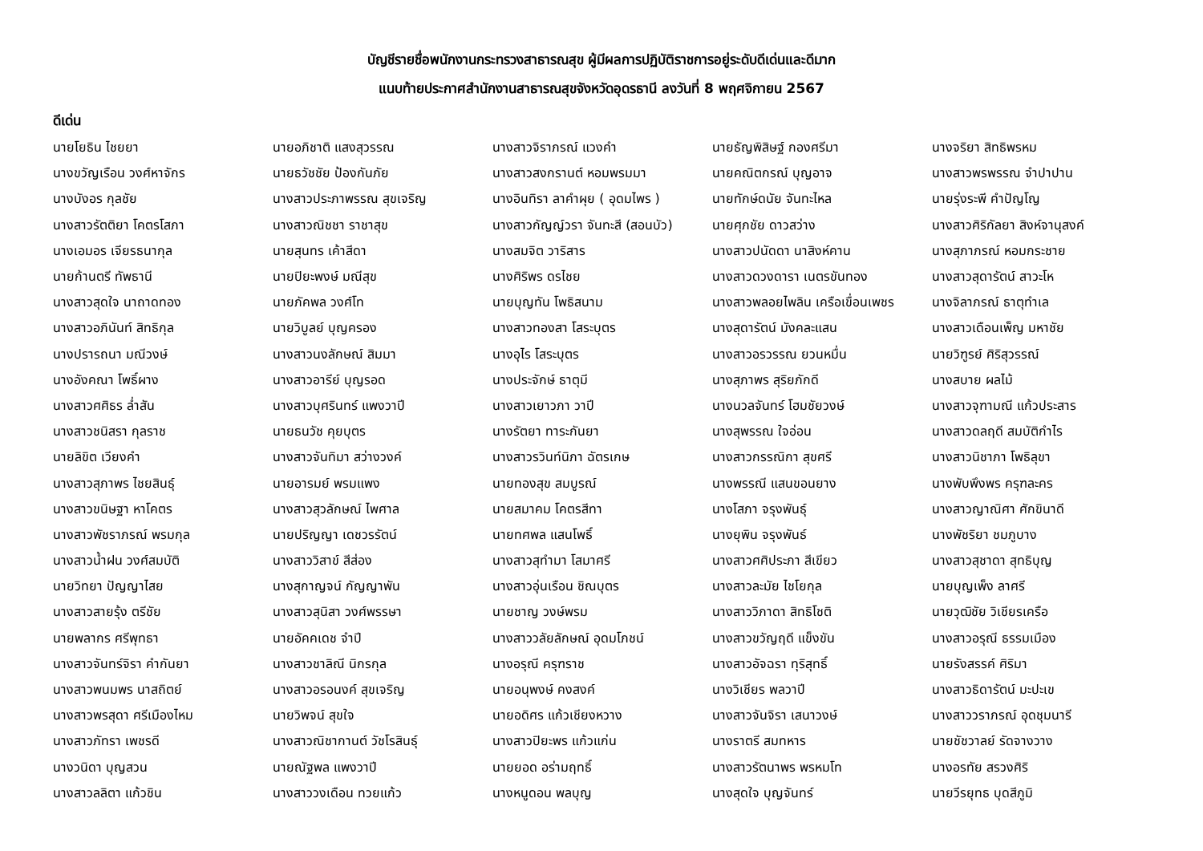บัญชีรายชื่อพนักงานกระทรวงสาธารณสุข ผู้มีผลการปฏิบัติราชการอยู่ระดับดีเด่นและดีมาก
แนบท้ายประกาศสำนักงานสาธารณสุขจังหวัดอุดรธานี ลงวันที่ 8 พฤศจิกายน 2567
ดีเด่น
| นายโยธิน ไชยยา | นายอภิชาติ แสงสุวรรณ | นางสาวจิราภรณ์ แวงคำ | นายธัญพิสิษฐ์ กองศรีมา | นางจริยา สิทธิพรหม |
| นางขวัญเรือน วงศ์หาจักร | นายธวัชชัย ป้องกันภัย | นางสาวสงกรานต์ หอมพรมมา | นายคณิตกรณ์ บุญอาจ | นางสาวพรพรรณ จำปาปาน |
| นางบังอร กุลชัย | นางสาวประภาพรรณ สุขเจริญ | นางอินทิรา ลาคำผุย ( อุดมไพร ) | นายทักษ์ดนัย จันทะไหล | นายรุ่งระพี คำปัญโญ |
| นางสาวรัตติยา โคตรโสภา | นางสาวณิชชา ราชาสุข | นางสาวกัญญ์วรา จันทะสี (สอนบัว) | นายศุภชัย ดาวสว่าง | นางสาวศิริกัลยา สิงห์จานุสงค์ |
| นางเอมอร เจียรธนากุล | นายสุนทร เค้าสีดา | นางสมจิต วาริสาร | นางสาวปนัดดา นาสิงห์คาน | นางสุภาภรณ์ หอมกระชาย |
| นายก้านตรี ทัพธานี | นายปิยะพงษ์ มณีสุข | นางศิริพร ดรไชย | นางสาวดวงดารา เนตรขันทอง | นางสาวสุดารัตน์ สาวะโห |
| นางสาวสุดใจ นาถาดทอง | นายภัคพล วงศ์โท | นายบุญทัน โพธิสนาม | นางสาวพลอยไพลิน เครือเขื่อนเพชร | นางจิลาภรณ์ ธาตุทำเล |
| นางสาวอภินันท์ สิทธิกุล | นายวิบูลย์ บุญครอง | นางสาวทองสา โสระบุตร | นางสุดารัตน์ มังคละแสน | นางสาวเดือนเพ็ญ มหาชัย |
| นางปรารถนา มณีวงษ์ | นางสาวนงลักษณ์ สิมมา | นางอุไร โสระบุตร | นางสาวอรวรรณ ยวนหมื่น | นายวิฑูรย์ ศิริสุวรรณ์ |
| นางอังคณา โพธิ์ผาง | นางสาวอารีย์ บุญรอด | นางประจักษ์ ธาตุมี | นางสุภาพร สุริยภักดี | นางสบาย ผลไม้ |
| นางสาวศศิธร ล่ำสัน | นางสาวบุศรินทร์ แพงวาปี | นางสาวเยาวภา วาปี | นางนวลจันทร์ โฮมชัยวงษ์ | นางสาวจุฑามณี แก้วประสาร |
| นางสาวชนิสรา กุลราช | นายธนวัช คุยบุตร | นางรัตยา ทาระกันยา | นางสุพรรณ ใจอ่อน | นางสาวดลฤดี สมบัติกำไร |
| นายลิขิต เวียงคำ | นางสาวจันทิมา สว่างวงค์ | นางสาวรวินท์นิภา ฉัตรเกษ | นางสาวกรรณิกา สุขศรี | นางสาวนิชาภา โพธิลุขา |
| นางสาวสุภาพร ไชยสินธุ์ | นายอารมย์ พรมแพง | นายทองสุข สมบูรณ์ | นางพรรณี แสนขอนยาง | นางพับพึงพร ครุฑละคร |
| นางสาวขนิษฐา หาโคตร | นางสาวสุวลักษณ์ ไพศาล | นายสมาคม โคตรสีทา | นางโสภา จรุงพันธุ์ | นางสาวญาณิศา ศักขินาดี |
| นางสาวพัชราภรณ์ พรมกุล | นายปริญญา เดชวรรัตน์ | นายทศพล แสนโพธิ์ | นางยุพิน จรุงพันธ์ | นางพัชริยา ชมภูบาง |
| นางสาวน้ำฝน วงศ์สมบัติ | นางสาววิสาข์ สีส่อง | นางสาวสุทำมา โสมาศรี | นางสาวศศิประภา สีเขียว | นางสาวสุชาดา สุทธิบุญ |
| นายวิทยา ปัญญาไสย | นางสุกาญจน์ กัญญาพัน | นางสาวอุ่นเรือน ชิณบุตร | นางสาวละมัย ไชโยกุล | นายบุญเพ็ง ลาศรี |
| นางสาวสายรุ้ง ตรีชัย | นางสาวสุนิสา วงศ์พรรษา | นายชาญ วงษ์พรม | นางสาววิภาดา สิทธิโชติ | นายวุฒิชัย วิเชียรเครือ |
| นายพลากร ศรีพุทธา | นายอัคคเดช จำปี | นางสาววลัยลักษณ์ อุดมโภชน์ | นางสาวขวัญฤดี แข็งขัน | นางสาวอรุณี ธรรมเมือง |
| นางสาวจันทร์จิรา คำกันยา | นางสาวชาลิณี นิกรกุล | นางอรุณี ครุฑราช | นางสาวอัจฉรา ทุริสุทธิ์ | นายรังสรรค์ ศิริมา |
| นางสาวพนมพร นาสถิตย์ | นางสาวอรอนงค์ สุขเจริญ | นายอนุพงษ์ คงสงค์ | นางวิเชียร พลวาปี | นางสาวธิดารัตน์ มะปะเข |
| นางสาวพรสุดา ศรีเมืองไหม | นายวิพจน์ สุขใจ | นายอดิศร แก้วเชียงหวาง | นางสาวจันจิรา เสนาวงษ์ | นางสาววราภรณ์ อุดชุมนารี |
| นางสาวภัทรา เพชรดี | นางสาวณิชากานต์ วัชโรสินธุ์ | นางสาวปิยะพร แก้วแก่น | นางราตรี สมทหาร | นายชัชวาลย์ รัดจางวาง |
| นางวนิดา บุญสวน | นายณัฐพล แพงวาปี | นายยอด อร่ามฤทธิ์ | นางสาวรัตนาพร พรหมโท | นางอรทัย สรวงศิริ |
| นางสาวลลิตา แก้วชิน | นางสาววงเดือน ทวยแก้ว | นางหนูดอน พลบุญ | นางสุดใจ บุญจันทร์ | นายวีรยุทธ บุดสีภูมิ |